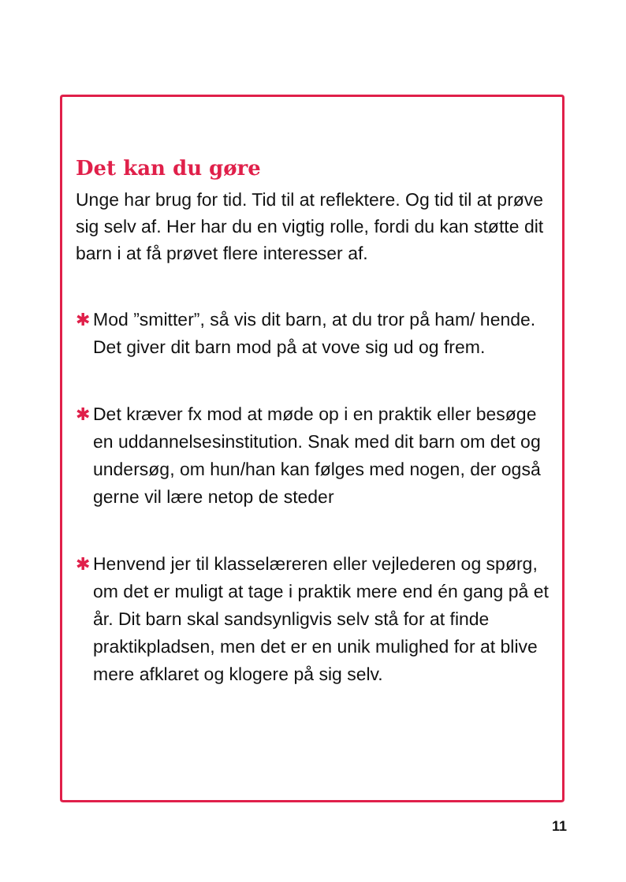Det kan du gøre
Unge har brug for tid. Tid til at reflektere. Og tid til at prøve sig selv af. Her har du en vigtig rolle, fordi du kan støtte dit barn i at få prøvet flere interesser af.
✱ Mod ”smitter”, så vis dit barn, at du tror på ham/ hende. Det giver dit barn mod på at vove sig ud og frem.
✱ Det kræver fx mod at møde op i en praktik eller besøge en uddannelsesinstitution. Snak med dit barn om det og undersøg, om hun/han kan følges med nogen, der også gerne vil lære netop de steder
✱ Henvend jer til klasselæreren eller vejlederen og spørg, om det er muligt at tage i praktik mere end én gang på et år. Dit barn skal sandsynligvis selv stå for at finde praktikpladsen, men det er en unik mulighed for at blive mere afklaret og klogere på sig selv.
11